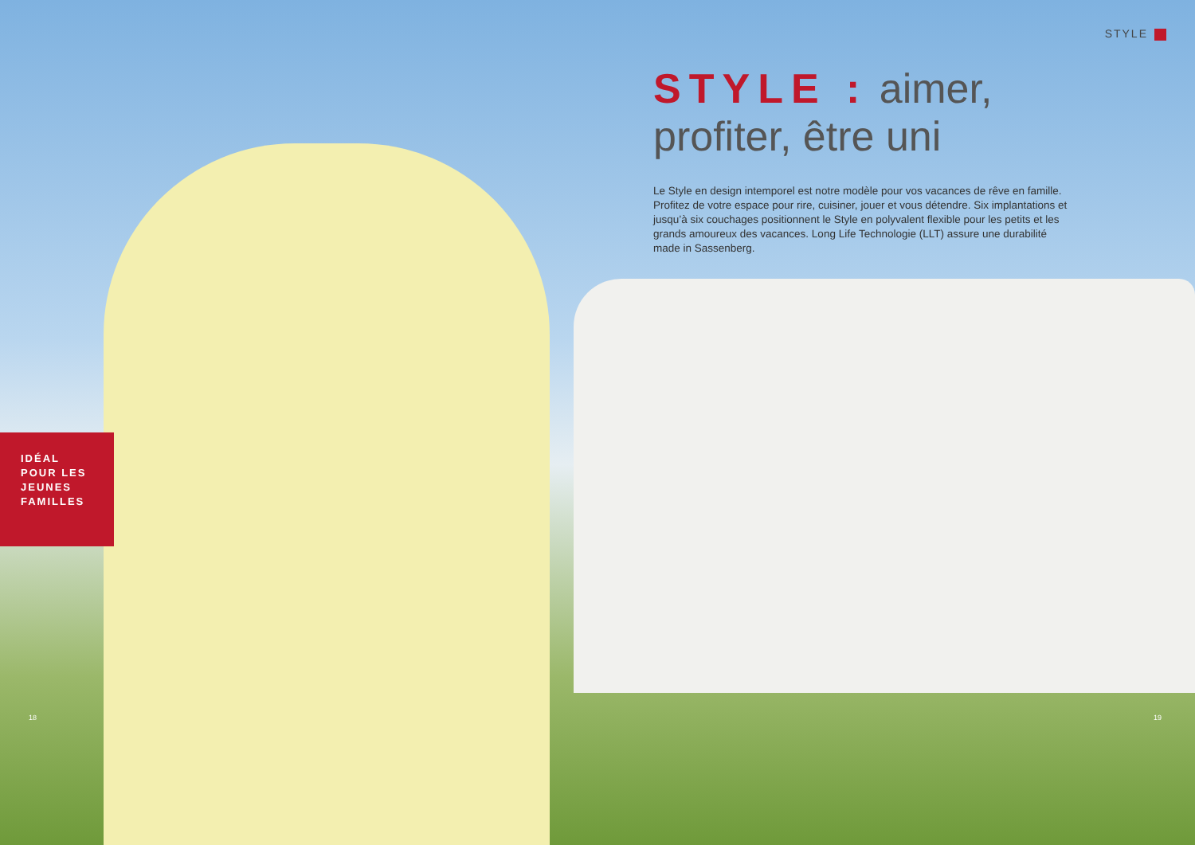STYLE
STYLE : aimer, profiter, être uni
Le Style en design intemporel est notre modèle pour vos vacances de rêve en famille. Profitez de votre espace pour rire, cuisiner, jouer et vous détendre. Six implantations et jusqu’à six couchages positionnent le Style en polyvalent flexible pour les petits et les grands amoureux des vacances. Long Life Technologie (LLT) assure une durabilité made in Sassenberg.
IDÉAL
POUR LES
JEUNES
FAMILLES
18 19